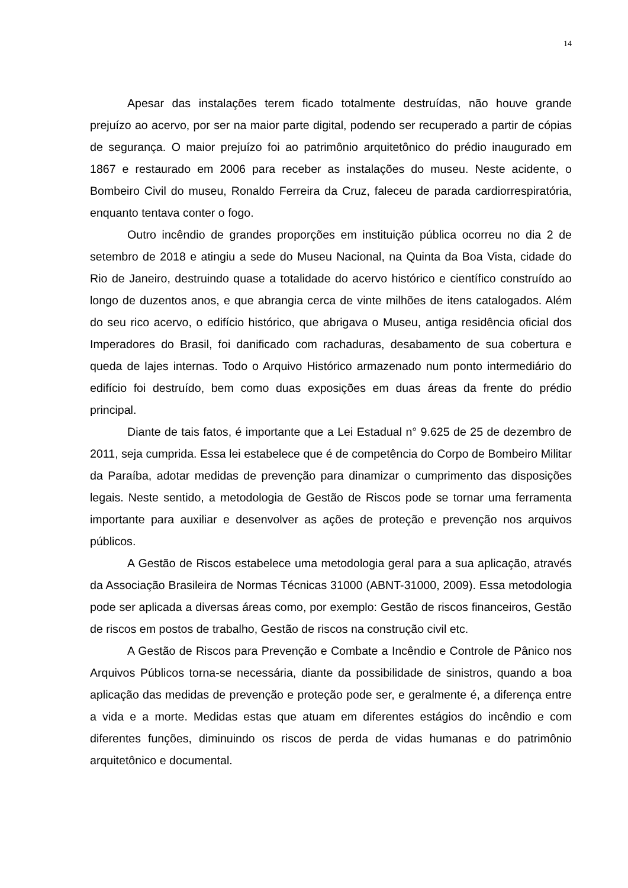14
Apesar das instalações terem ficado totalmente destruídas, não houve grande prejuízo ao acervo, por ser na maior parte digital, podendo ser recuperado a partir de cópias de segurança. O maior prejuízo foi ao patrimônio arquitetônico do prédio inaugurado em 1867 e restaurado em 2006 para receber as instalações do museu. Neste acidente, o Bombeiro Civil do museu, Ronaldo Ferreira da Cruz, faleceu de parada cardiorrespiratória, enquanto tentava conter o fogo.
Outro incêndio de grandes proporções em instituição pública ocorreu no dia 2 de setembro de 2018 e atingiu a sede do Museu Nacional, na Quinta da Boa Vista, cidade do Rio de Janeiro, destruindo quase a totalidade do acervo histórico e científico construído ao longo de duzentos anos, e que abrangia cerca de vinte milhões de itens catalogados. Além do seu rico acervo, o edifício histórico, que abrigava o Museu, antiga residência oficial dos Imperadores do Brasil, foi danificado com rachaduras, desabamento de sua cobertura e queda de lajes internas. Todo o Arquivo Histórico armazenado num ponto intermediário do edifício foi destruído, bem como duas exposições em duas áreas da frente do prédio principal.
Diante de tais fatos, é importante que a Lei Estadual n° 9.625 de 25 de dezembro de 2011, seja cumprida. Essa lei estabelece que é de competência do Corpo de Bombeiro Militar da Paraíba, adotar medidas de prevenção para dinamizar o cumprimento das disposições legais. Neste sentido, a metodologia de Gestão de Riscos pode se tornar uma ferramenta importante para auxiliar e desenvolver as ações de proteção e prevenção nos arquivos públicos.
A Gestão de Riscos estabelece uma metodologia geral para a sua aplicação, através da Associação Brasileira de Normas Técnicas 31000 (ABNT-31000, 2009). Essa metodologia pode ser aplicada a diversas áreas como, por exemplo: Gestão de riscos financeiros, Gestão de riscos em postos de trabalho, Gestão de riscos na construção civil etc.
A Gestão de Riscos para Prevenção e Combate a Incêndio e Controle de Pânico nos Arquivos Públicos torna-se necessária, diante da possibilidade de sinistros, quando a boa aplicação das medidas de prevenção e proteção pode ser, e geralmente é, a diferença entre a vida e a morte. Medidas estas que atuam em diferentes estágios do incêndio e com diferentes funções, diminuindo os riscos de perda de vidas humanas e do patrimônio arquitetônico e documental.